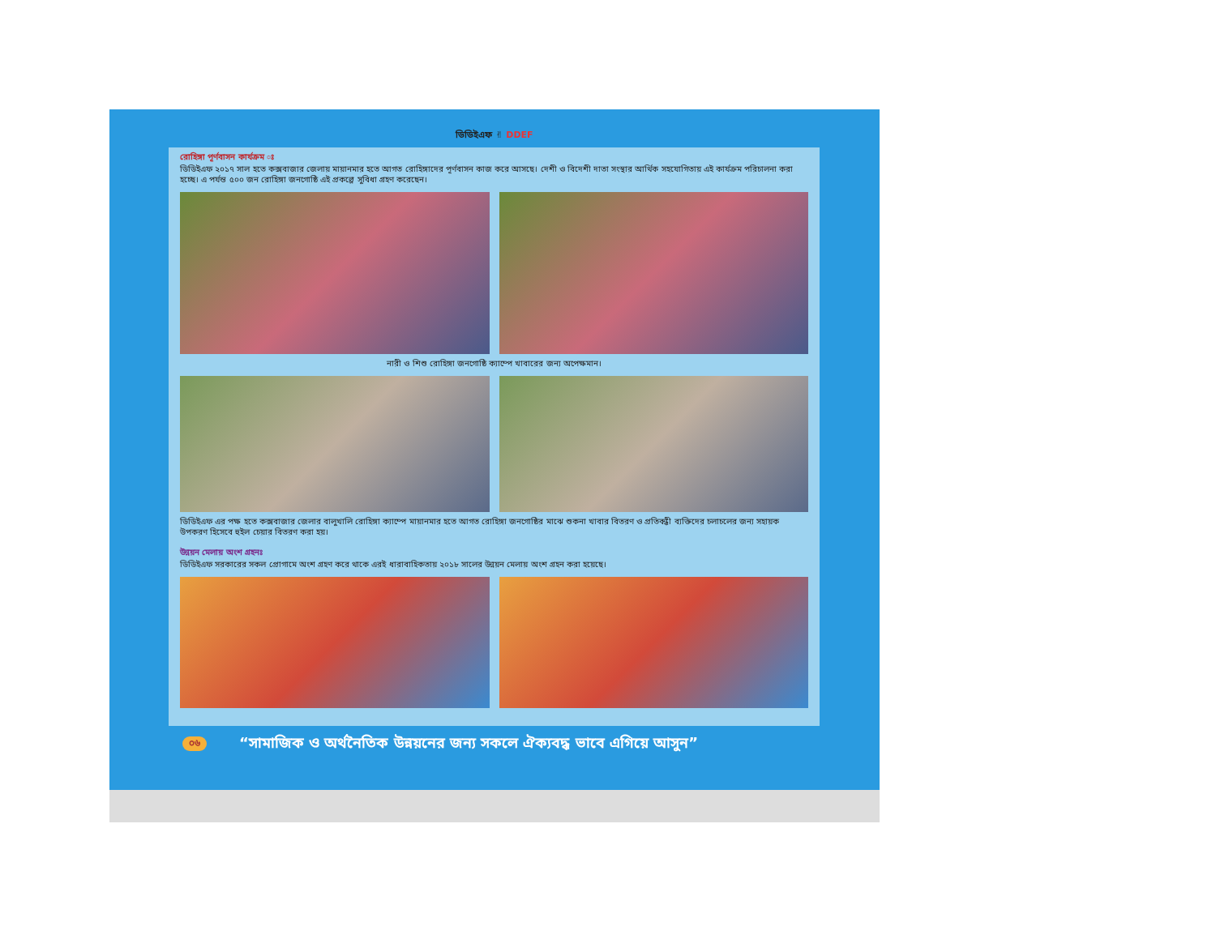ডিডিইএফ ✌ DDEF
রোহিঙ্গা পূর্ণবাসন কার্যক্রম ঃ
ডিডিইএফ ২০১৭ সাল হতে কক্সবাজার জেলায় মায়ানমার হতে আগত রোহিঙ্গাদের পূর্ণবাসন কাজ করে আসছে। দেশী ও বিদেশী দাতা সংস্থার আর্থিক সহযোগিতায় এই কার্যক্রম পরিচালনা করা হচ্ছে। এ পর্যন্ত ৫০০ জন রোহিঙ্গা জনগোষ্ঠি এই প্রকল্পে সুবিধা গ্রহণ করেছেন।
নারী ও শিশু রোহিঙ্গা জনগোষ্ঠি ক্যাম্পে খাবারের জন্য অপেক্ষমান।
ডিডিইএফ এর পক্ষ হতে কক্সবাজার জেলার বালুখালি রোহিঙ্গা ক্যাম্পে মায়ানমার হতে আগত রোহিঙ্গা জনগোষ্ঠির মাঝে শুকনা খাবার বিতরণ ও প্রতিবন্ধী ব্যক্তিদের চলাচলের জন্য সহায়ক উপকরণ হিসেবে হুইল চেয়ার বিতরণ করা হয়।
উন্নয়ন মেলায় অংশ গ্রহনঃ
ডিডিইএফ সরকারের সকল প্রোগামে অংশ গ্রহণ করে থাকে এরই ধারাবাহিকতায় ২০১৮ সালের উন্নয়ন মেলায় অংশ গ্রহন করা হয়েছে।
০৬ “সামাজিক ও অর্থনৈতিক উন্নয়নের জন্য সকলে ঐক্যবদ্ধ ভাবে এগিয়ে আসুন”